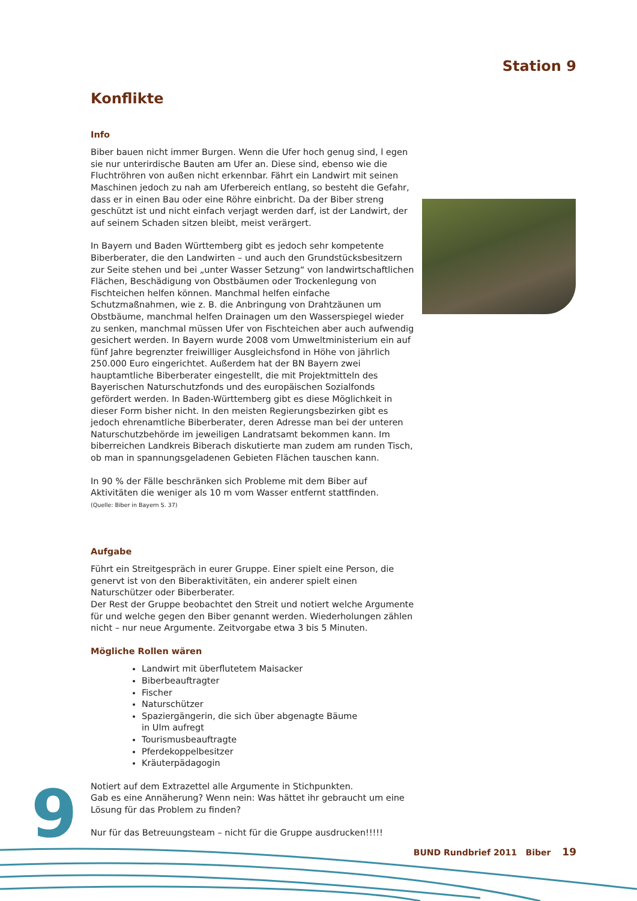Station 9
Konflikte
Info
Biber bauen nicht immer Burgen. Wenn die Ufer hoch genug sind, l egen sie nur unterirdische Bauten am Ufer an. Diese sind, ebenso wie die Fluchtröhren von außen nicht erkennbar. Fährt ein Landwirt mit seinen Maschinen jedoch zu nah am Uferbereich entlang, so besteht die Gefahr, dass er in einen Bau oder eine Röhre einbricht. Da der Biber streng geschützt ist und nicht einfach verjagt werden darf, ist der Landwirt, der auf seinem Schaden sitzen bleibt, meist verärgert.
In Bayern und Baden Württemberg gibt es jedoch sehr kompetente Biberberater, die den Landwirten – und auch den Grundstücksbesitzern zur Seite stehen und bei „unter Wasser Setzung“ von landwirtschaftlichen Flächen, Beschädigung von Obstbäumen oder Trockenlegung von Fischteichen helfen können. Manchmal helfen einfache Schutzmaßnahmen, wie z. B. die Anbringung von Drahtzäunen um Obstbäume, manchmal helfen Drainagen um den Wasserspiegel wieder zu senken, manchmal müssen Ufer von Fischteichen aber auch aufwendig gesichert werden. In Bayern wurde 2008 vom Umweltministerium ein auf fünf Jahre begrenzter freiwilliger Ausgleichsfond in Höhe von jährlich 250.000 Euro eingerichtet. Außerdem hat der BN Bayern zwei hauptamtliche Biberberater eingestellt, die mit Projektmitteln des Bayerischen Naturschutzfonds und des europäischen Sozialfonds gefördert werden. In Baden-Württemberg gibt es diese Möglichkeit in dieser Form bisher nicht. In den meisten Regierungsbezirken gibt es jedoch ehrenamtliche Biberberater, deren Adresse man bei der unteren Naturschutzbehörde im jeweiligen Landratsamt bekommen kann. Im biberreichen Landkreis Biberach diskutierte man zudem am runden Tisch, ob man in spannungsgeladenen Gebieten Flächen tauschen kann.
In 90 % der Fälle beschränken sich Probleme mit dem Biber auf Aktivitäten die weniger als 10 m vom Wasser entfernt stattfinden.
(Quelle: Biber in Bayern S. 37)
Aufgabe
Führt ein Streitgespräch in eurer Gruppe. Einer spielt eine Person, die genervt ist von den Biberaktivitäten, ein anderer spielt einen Naturschützer oder Biberberater.
Der Rest der Gruppe beobachtet den Streit und notiert welche Argumente für und welche gegen den Biber genannt werden. Wiederholungen zählen nicht – nur neue Argumente. Zeitvorgabe etwa 3 bis 5 Minuten.
Mögliche Rollen wären
Landwirt mit überflutetem Maisacker
Biberbeauftragter
Fischer
Naturschützer
Spaziergängerin, die sich über abgenagte Bäume
in Ulm aufregt
Tourismusbeauftragte
Pferdekoppelbesitzer
Kräuterpädagogin
Notiert auf dem Extrazettel alle Argumente in Stichpunkten.
Gab es eine Annäherung? Wenn nein: Was hättet ihr gebraucht um eine Lösung für das Problem zu finden?
Nur für das Betreuungsteam – nicht für die Gruppe ausdrucken!!!!!
9 BUND Rundbrief 2011 Biber 19